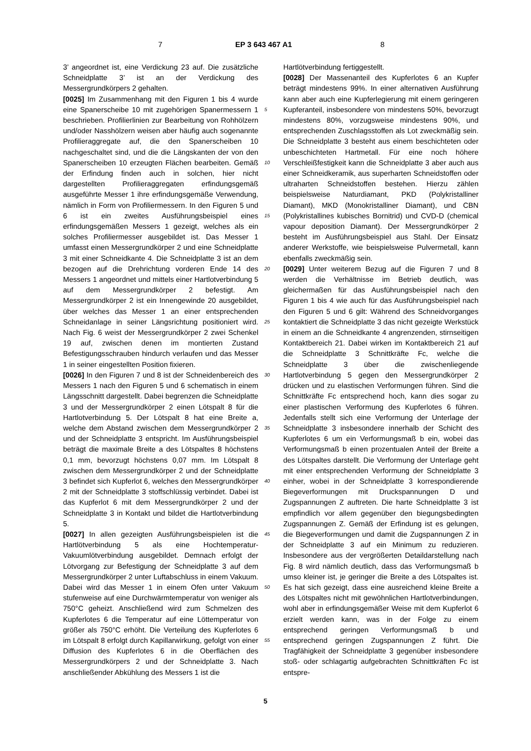7 EP 3 643 467 A1 8
3’ angeordnet ist, eine Verdickung 23 auf. Die zusätzliche Schneidplatte 3’ ist an der Verdickung des Messergrundkörpers 2 gehalten.
[0025] Im Zusammenhang mit den Figuren 1 bis 4 wurde eine Spanerscheibe 10 mit zugehörigen Spanermessern 1 beschrieben. Profilierlinien zur Bearbeitung von Rohhölzern und/oder Nasshölzern weisen aber häufig auch sogenannte Profilieraggregate auf, die den Spanerscheiben 10 nachgeschaltet sind, und die die Längskanten der von den Spanerscheiben 10 erzeugten Flächen bearbeiten. Gemäß der Erfindung finden auch in solchen, hier nicht dargestellten Profilieraggregaten erfindungsgemäß ausgeführte Messer 1 ihre erfindungsgemäße Verwendung, nämlich in Form von Profiliermessern. In den Figuren 5 und 6 ist ein zweites Ausführungsbeispiel eines erfindungsgemäßen Messers 1 gezeigt, welches als ein solches Profiliermesser ausgebildet ist. Das Messer 1 umfasst einen Messergrundkörper 2 und eine Schneidplatte 3 mit einer Schneidkante 4. Die Schneidplatte 3 ist an dem bezogen auf die Drehrichtung vorderen Ende 14 des Messers 1 angeordnet und mittels einer Hartlotverbindung 5 auf dem Messergrundkörper 2 befestigt. Am Messergrundkörper 2 ist ein Innengewinde 20 ausgebildet, über welches das Messer 1 an einer entsprechenden Schneidanlage in seiner Längsrichtung positioniert wird. Nach Fig. 6 weist der Messergrundkörper 2 zwei Schenkel 19 auf, zwischen denen im montierten Zustand Befestigungsschrauben hindurch verlaufen und das Messer 1 in seiner eingestellten Position fixieren.
[0026] In den Figuren 7 und 8 ist der Schneidenbereich des Messers 1 nach den Figuren 5 und 6 schematisch in einem Längsschnitt dargestellt. Dabei begrenzen die Schneidplatte 3 und der Messergrundkörper 2 einen Lötspalt 8 für die Hartlotverbindung 5. Der Lötspalt 8 hat eine Breite a, welche dem Abstand zwischen dem Messergrundkörper 2 und der Schneidplatte 3 entspricht. Im Ausführungsbeispiel beträgt die maximale Breite a des Lötspaltes 8 höchstens 0,1 mm, bevorzugt höchstens 0,07 mm. Im Lötspalt 8 zwischen dem Messergrundkörper 2 und der Schneidplatte 3 befindet sich Kupferlot 6, welches den Messergrundkörper 2 mit der Schneidplatte 3 stoffschlüssig verbindet. Dabei ist das Kupferlot 6 mit dem Messergrundkörper 2 und der Schneidplatte 3 in Kontakt und bildet die Hartlotverbindung 5.
[0027] In allen gezeigten Ausführungsbeispielen ist die Hartlötverbindung 5 als eine Hochtemperatur-Vakuumlötverbindung ausgebildet. Demnach erfolgt der Lötvorgang zur Befestigung der Schneidplatte 3 auf dem Messergrundkörper 2 unter Luftabschluss in einem Vakuum. Dabei wird das Messer 1 in einem Ofen unter Vakuum stufenweise auf eine Durchwärmtemperatur von weniger als 750°C geheizt. Anschließend wird zum Schmelzen des Kupferlotes 6 die Temperatur auf eine Löttemperatur von größer als 750°C erhöht. Die Verteilung des Kupferlotes 6 im Lötspalt 8 erfolgt durch Kapillarwirkung, gefolgt von einer Diffusion des Kupferlotes 6 in die Oberflächen des Messergrundkörpers 2 und der Schneidplatte 3. Nach anschließender Abkühlung des Messers 1 ist die
5
10
15
20
25
30
35
40
45
50
55
Hartlötverbindung fertiggestellt.
[0028] Der Massenanteil des Kupferlotes 6 an Kupfer beträgt mindestens 99%. In einer alternativen Ausführung kann aber auch eine Kupferlegierung mit einem geringeren Kupferanteil, insbesondere von mindestens 50%, bevorzugt mindestens 80%, vorzugsweise mindestens 90%, und entsprechenden Zuschlagsstoffen als Lot zweckmäßig sein. Die Schneidplatte 3 besteht aus einem beschichteten oder unbeschichteten Hartmetall. Für eine noch höhere Verschleißfestigkeit kann die Schneidplatte 3 aber auch aus einer Schneidkeramik, aus superharten Schneidstoffen oder ultraharten Schneidstoffen bestehen. Hierzu zählen beispielsweise Naturdiamant, PKD (Polykristalliner Diamant), MKD (Monokristalliner Diamant), und CBN (Polykristallines kubisches Bornitrid) und CVD-D (chemical vapour deposition Diamant). Der Messergrundkörper 2 besteht im Ausführungsbeispiel aus Stahl. Der Einsatz anderer Werkstoffe, wie beispielsweise Pulvermetall, kann ebenfalls zweckmäßig sein.
[0029] Unter weiterem Bezug auf die Figuren 7 und 8 werden die Verhältnisse im Betrieb deutlich, was gleichermaßen für das Ausführungsbeispiel nach den Figuren 1 bis 4 wie auch für das Ausführungsbeispiel nach den Figuren 5 und 6 gilt: Während des Schneidvorganges kontaktiert die Schneidplatte 3 das nicht gezeigte Werkstück in einem an die Schneidkante 4 angrenzenden, stirnseitigen Kontaktbereich 21. Dabei wirken im Kontaktbereich 21 auf die Schneidplatte 3 Schnittkräfte Fc, welche die Schneidplatte 3 über die zwischenliegende Hartlotverbindung 5 gegen den Messergrundkörper 2 drücken und zu elastischen Verformungen führen. Sind die Schnittkräfte Fc entsprechend hoch, kann dies sogar zu einer plastischen Verformung des Kupferlotes 6 führen. Jedenfalls stellt sich eine Verformung der Unterlage der Schneidplatte 3 insbesondere innerhalb der Schicht des Kupferlotes 6 um ein Verformungsmaß b ein, wobei das Verformungsmaß b einen prozentualen Anteil der Breite a des Lötspaltes darstellt. Die Verformung der Unterlage geht mit einer entsprechenden Verformung der Schneidplatte 3 einher, wobei in der Schneidplatte 3 korrespondierende Biegeverformungen mit Druckspannungen D und Zugspannungen Z auftreten. Die harte Schneidplatte 3 ist empfindlich vor allem gegenüber den biegungsbedingten Zugspannungen Z. Gemäß der Erfindung ist es gelungen, die Biegeverformungen und damit die Zugspannungen Z in der Schneidplatte 3 auf ein Minimum zu reduzieren. Insbesondere aus der vergrößerten Detaildarstellung nach Fig. 8 wird nämlich deutlich, dass das Verformungsmaß b umso kleiner ist, je geringer die Breite a des Lötspaltes ist. Es hat sich gezeigt, dass eine ausreichend kleine Breite a des Lötspaltes nicht mit gewöhnlichen Hartlotverbindungen, wohl aber in erfindungsgemäßer Weise mit dem Kupferlot 6 erzielt werden kann, was in der Folge zu einem entsprechend geringen Verformungsmaß b und entsprechend geringen Zugspannungen Z führt. Die Tragfähigkeit der Schneidplatte 3 gegenüber insbesondere stoß- oder schlagartig aufgebrachten Schnittkräften Fc ist entspre-
5